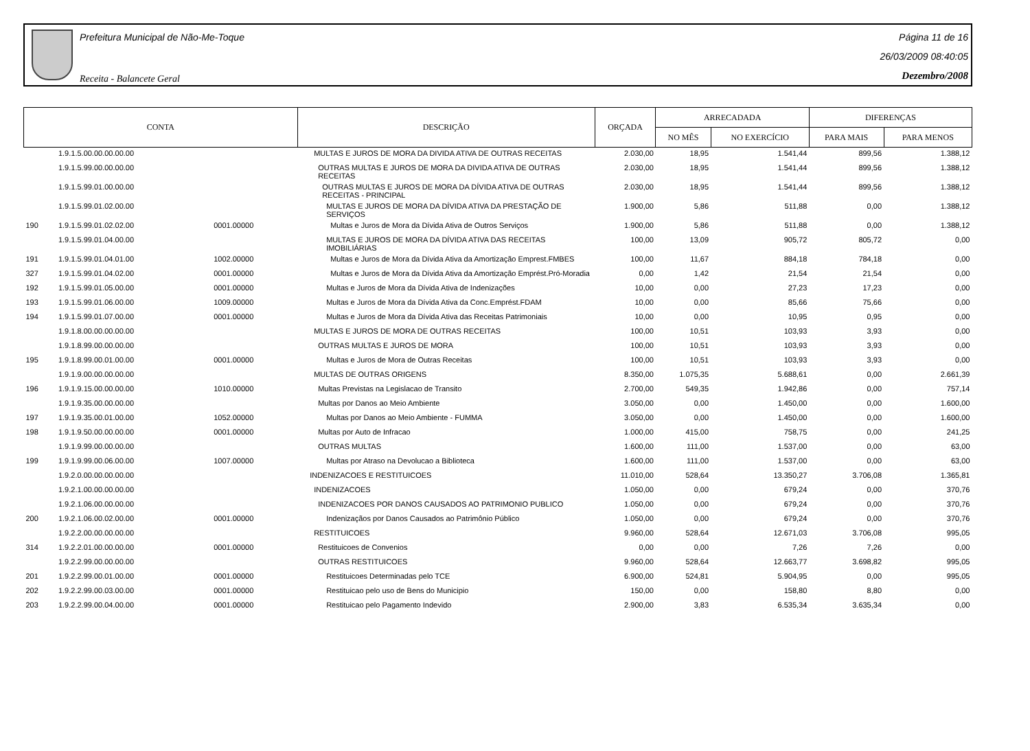Prefeitura Municipal de Não-Me-Toque
Receita - Balancete Geral
Página 11 de 16
26/03/2009 08:40:05
Dezembro/2008
| CONTA | | | DESCRIÇÃO | ORÇADA | ARRECADADA | | DIFERENÇAS | |
| --- | --- | --- | --- | --- | --- | --- | --- | --- |
| | | | | | NO MÊS | NO EXERCÍCIO | PARA MAIS | PARA MENOS |
| | 1.9.1.5.00.00.00.00.00 | | MULTAS E JUROS DE MORA DA DIVIDA ATIVA DE OUTRAS RECEITAS | 2.030,00 | 18,95 | 1.541,44 | 899,56 | 1.388,12 |
| | 1.9.1.5.99.00.00.00.00 | | OUTRAS MULTAS E JUROS DE MORA DA DIVIDA ATIVA DE OUTRAS RECEITAS | 2.030,00 | 18,95 | 1.541,44 | 899,56 | 1.388,12 |
| | 1.9.1.5.99.01.00.00.00 | | OUTRAS MULTAS E JUROS DE MORA DA DÍVIDA ATIVA DE OUTRAS RECEITAS - PRINCIPAL | 2.030,00 | 18,95 | 1.541,44 | 899,56 | 1.388,12 |
| | 1.9.1.5.99.01.02.00.00 | | MULTAS E JUROS DE MORA DA DÍVIDA ATIVA DA PRESTAÇÃO DE SERVIÇOS | 1.900,00 | 5,86 | 511,88 | 0,00 | 1.388,12 |
| 190 | 1.9.1.5.99.01.02.02.00 | 0001.00000 | Multas e Juros de Mora da Dívida Ativa de Outros Serviços | 1.900,00 | 5,86 | 511,88 | 0,00 | 1.388,12 |
| | 1.9.1.5.99.01.04.00.00 | | MULTAS E JUROS DE MORA DA DÍVIDA ATIVA DAS RECEITAS IMOBILIÁRIAS | 100,00 | 13,09 | 905,72 | 805,72 | 0,00 |
| 191 | 1.9.1.5.99.01.04.01.00 | 1002.00000 | Multas e Juros de Mora da Dívida Ativa da Amortização Emprest.FMBES | 100,00 | 11,67 | 884,18 | 784,18 | 0,00 |
| 327 | 1.9.1.5.99.01.04.02.00 | 0001.00000 | Multas e Juros de Mora da Dívida Ativa da Amortização Emprést.Pró-Moradia | 0,00 | 1,42 | 21,54 | 21,54 | 0,00 |
| 192 | 1.9.1.5.99.01.05.00.00 | 0001.00000 | Multas e Juros de Mora da Dívida Ativa de Indenizações | 10,00 | 0,00 | 27,23 | 17,23 | 0,00 |
| 193 | 1.9.1.5.99.01.06.00.00 | 1009.00000 | Multas e Juros de Mora da Dívida Ativa da Conc.Emprést.FDAM | 10,00 | 0,00 | 85,66 | 75,66 | 0,00 |
| 194 | 1.9.1.5.99.01.07.00.00 | 0001.00000 | Multas e Juros de Mora da Dívida Ativa das Receitas Patrimoniais | 10,00 | 0,00 | 10,95 | 0,95 | 0,00 |
| | 1.9.1.8.00.00.00.00.00 | | MULTAS E JUROS DE MORA DE OUTRAS RECEITAS | 100,00 | 10,51 | 103,93 | 3,93 | 0,00 |
| | 1.9.1.8.99.00.00.00.00 | | OUTRAS MULTAS E JUROS DE MORA | 100,00 | 10,51 | 103,93 | 3,93 | 0,00 |
| 195 | 1.9.1.8.99.00.01.00.00 | 0001.00000 | Multas e Juros de Mora de Outras Receitas | 100,00 | 10,51 | 103,93 | 3,93 | 0,00 |
| | 1.9.1.9.00.00.00.00.00 | | MULTAS DE OUTRAS ORIGENS | 8.350,00 | 1.075,35 | 5.688,61 | 0,00 | 2.661,39 |
| 196 | 1.9.1.9.15.00.00.00.00 | 1010.00000 | Multas Previstas na Legislacao de Transito | 2.700,00 | 549,35 | 1.942,86 | 0,00 | 757,14 |
| | 1.9.1.9.35.00.00.00.00 | | Multas por Danos ao Meio Ambiente | 3.050,00 | 0,00 | 1.450,00 | 0,00 | 1.600,00 |
| 197 | 1.9.1.9.35.00.01.00.00 | 1052.00000 | Multas por Danos ao Meio Ambiente - FUMMA | 3.050,00 | 0,00 | 1.450,00 | 0,00 | 1.600,00 |
| 198 | 1.9.1.9.50.00.00.00.00 | 0001.00000 | Multas por Auto de Infracao | 1.000,00 | 415,00 | 758,75 | 0,00 | 241,25 |
| | 1.9.1.9.99.00.00.00.00 | | OUTRAS MULTAS | 1.600,00 | 111,00 | 1.537,00 | 0,00 | 63,00 |
| 199 | 1.9.1.9.99.00.06.00.00 | 1007.00000 | Multas por Atraso na Devolucao a Biblioteca | 1.600,00 | 111,00 | 1.537,00 | 0,00 | 63,00 |
| | 1.9.2.0.00.00.00.00.00 | | INDENIZACOES E RESTITUICOES | 11.010,00 | 528,64 | 13.350,27 | 3.706,08 | 1.365,81 |
| | 1.9.2.1.00.00.00.00.00 | | INDENIZACOES | 1.050,00 | 0,00 | 679,24 | 0,00 | 370,76 |
| | 1.9.2.1.06.00.00.00.00 | | INDENIZACOES POR DANOS CAUSADOS AO PATRIMONIO PUBLICO | 1.050,00 | 0,00 | 679,24 | 0,00 | 370,76 |
| 200 | 1.9.2.1.06.00.02.00.00 | 0001.00000 | Indenizaçãos por Danos Causados ao Patrimônio Público | 1.050,00 | 0,00 | 679,24 | 0,00 | 370,76 |
| | 1.9.2.2.00.00.00.00.00 | | RESTITUICOES | 9.960,00 | 528,64 | 12.671,03 | 3.706,08 | 995,05 |
| 314 | 1.9.2.2.01.00.00.00.00 | 0001.00000 | Restituicoes de Convenios | 0,00 | 0,00 | 7,26 | 7,26 | 0,00 |
| | 1.9.2.2.99.00.00.00.00 | | OUTRAS RESTITUICOES | 9.960,00 | 528,64 | 12.663,77 | 3.698,82 | 995,05 |
| 201 | 1.9.2.2.99.00.01.00.00 | 0001.00000 | Restituicoes Determinadas pelo TCE | 6.900,00 | 524,81 | 5.904,95 | 0,00 | 995,05 |
| 202 | 1.9.2.2.99.00.03.00.00 | 0001.00000 | Restituicao pelo uso de Bens do Municipio | 150,00 | 0,00 | 158,80 | 8,80 | 0,00 |
| 203 | 1.9.2.2.99.00.04.00.00 | 0001.00000 | Restituicao pelo Pagamento Indevido | 2.900,00 | 3,83 | 6.535,34 | 3.635,34 | 0,00 |